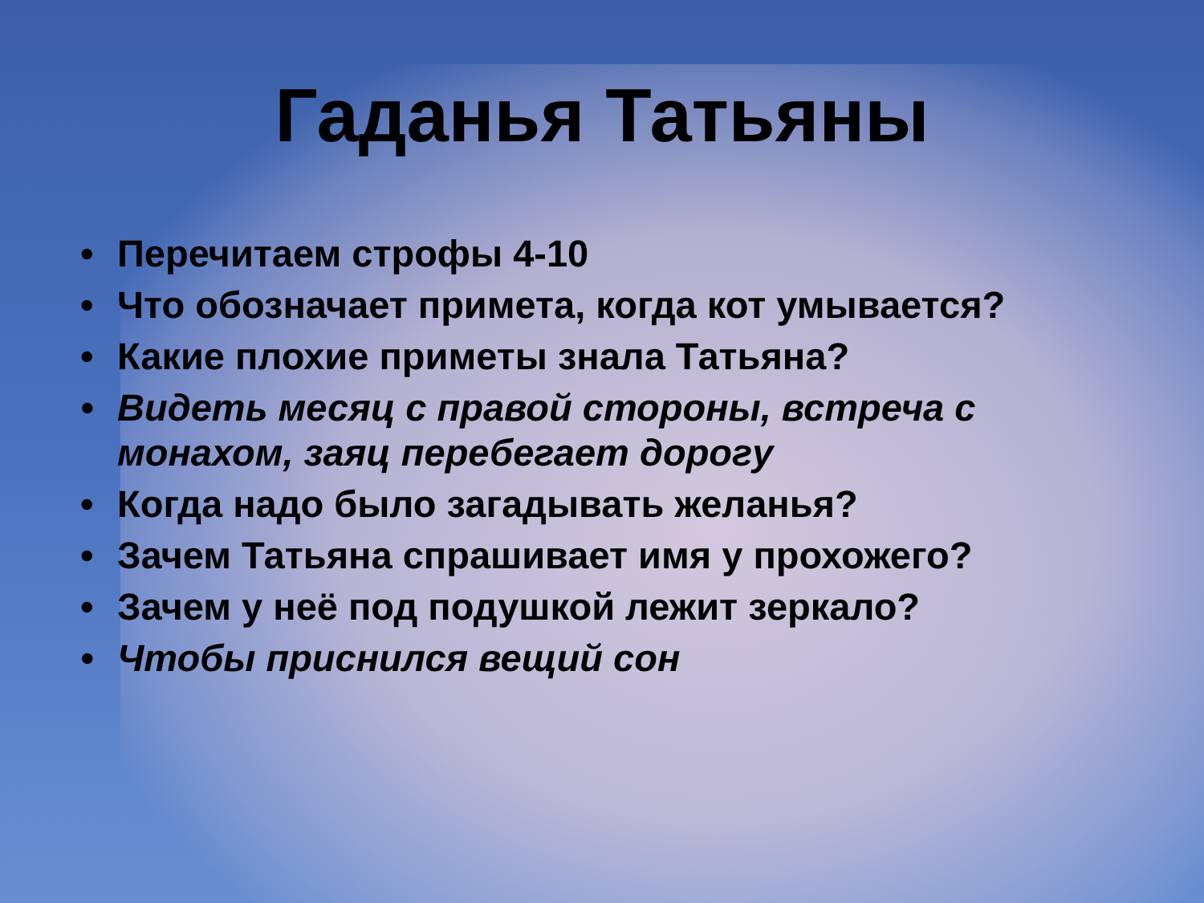Гаданья Татьяны
• Перечитаем строфы 4-10
• Что обозначает примета, когда кот умывается?
• Какие плохие приметы знала Татьяна?
• Видеть месяц с правой стороны, встреча с монахом, заяц перебегает дорогу
• Когда надо было загадывать желанья?
• Зачем Татьяна спрашивает имя у прохожего?
• Зачем у неё под подушкой лежит зеркало?
• Чтобы приснился вещий сон